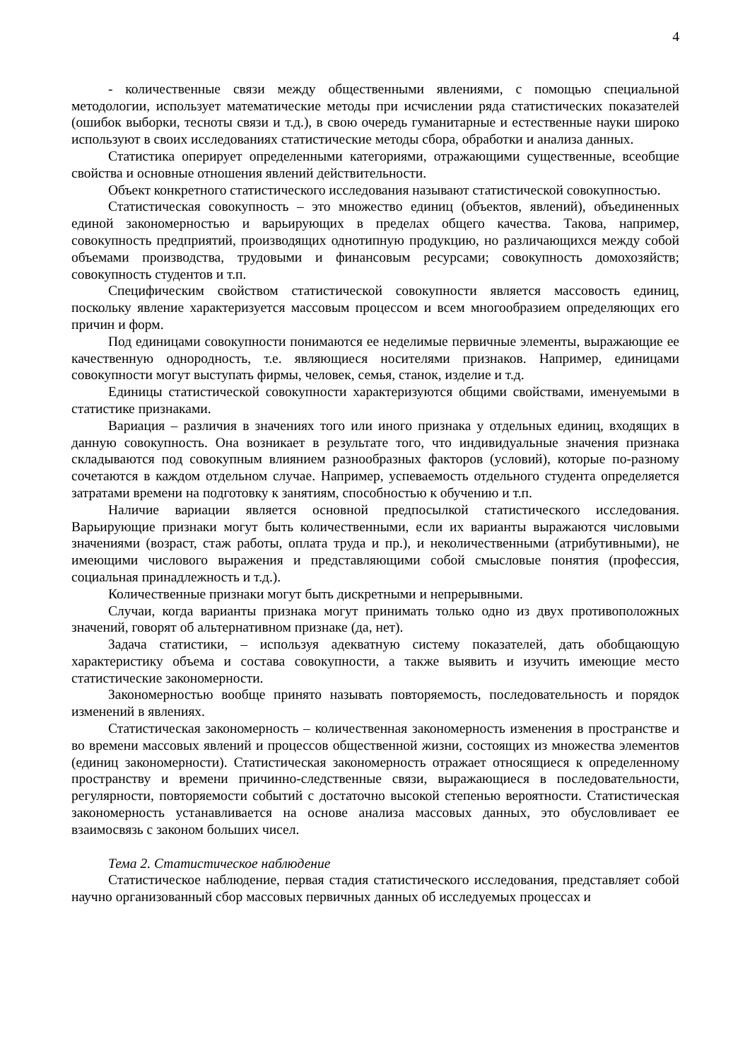4
- количественные связи между общественными явлениями, с помощью специальной методологии, использует математические методы при исчислении ряда статистических показателей (ошибок выборки, тесноты связи и т.д.), в свою очередь гуманитарные и естественные науки широко используют в своих исследованиях статистические методы сбора, обработки и анализа данных.
Статистика оперирует определенными категориями, отражающими существенные, всеобщие свойства и основные отношения явлений действительности.
Объект конкретного статистического исследования называют статистической совокупностью.
Статистическая совокупность – это множество единиц (объектов, явлений), объединенных единой закономерностью и варьирующих в пределах общего качества. Такова, например, совокупность предприятий, производящих однотипную продукцию, но различающихся между собой объемами производства, трудовыми и финансовым ресурсами; совокупность домохозяйств; совокупность студентов и т.п.
Специфическим свойством статистической совокупности является массовость единиц, поскольку явление характеризуется массовым процессом и всем многообразием определяющих его причин и форм.
Под единицами совокупности понимаются ее неделимые первичные элементы, выражающие ее качественную однородность, т.е. являющиеся носителями признаков. Например, единицами совокупности могут выступать фирмы, человек, семья, станок, изделие и т.д.
Единицы статистической совокупности характеризуются общими свойствами, именуемыми в статистике признаками.
Вариация – различия в значениях того или иного признака у отдельных единиц, входящих в данную совокупность. Она возникает в результате того, что индивидуальные значения признака складываются под совокупным влиянием разнообразных факторов (условий), которые по-разному сочетаются в каждом отдельном случае. Например, успеваемость отдельного студента определяется затратами времени на подготовку к занятиям, способностью к обучению и т.п.
Наличие вариации является основной предпосылкой статистического исследования. Варьирующие признаки могут быть количественными, если их варианты выражаются числовыми значениями (возраст, стаж работы, оплата труда и пр.), и неколичественными (атрибутивными), не имеющими числового выражения и представляющими собой смысловые понятия (профессия, социальная принадлежность и т.д.).
Количественные признаки могут быть дискретными и непрерывными.
Случаи, когда варианты признака могут принимать только одно из двух противоположных значений, говорят об альтернативном признаке (да, нет).
Задача статистики, – используя адекватную систему показателей, дать обобщающую характеристику объема и состава совокупности, а также выявить и изучить имеющие место статистические закономерности.
Закономерностью вообще принято называть повторяемость, последовательность и порядок изменений в явлениях.
Статистическая закономерность – количественная закономерность изменения в пространстве и во времени массовых явлений и процессов общественной жизни, состоящих из множества элементов (единиц закономерности). Статистическая закономерность отражает относящиеся к определенному пространству и времени причинно-следственные связи, выражающиеся в последовательности, регулярности, повторяемости событий с достаточно высокой степенью вероятности. Статистическая закономерность устанавливается на основе анализа массовых данных, это обусловливает ее взаимосвязь с законом больших чисел.
Тема 2. Статистическое наблюдение
Статистическое наблюдение, первая стадия статистического исследования, представляет собой научно организованный сбор массовых первичных данных об исследуемых процессах и